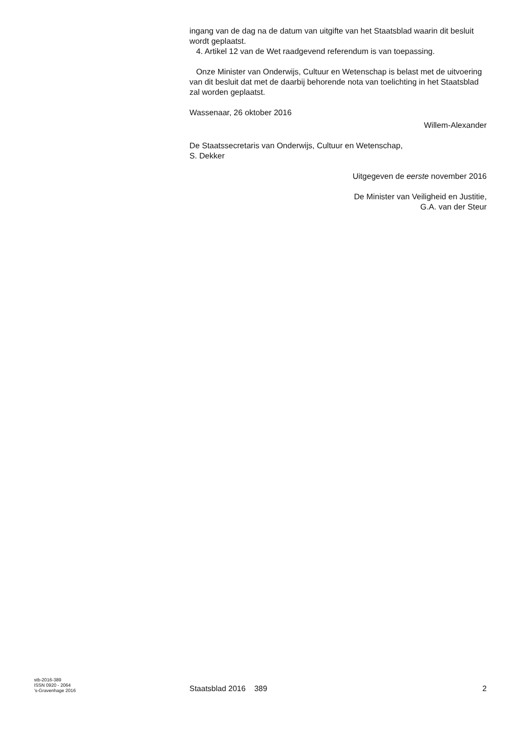ingang van de dag na de datum van uitgifte van het Staatsblad waarin dit besluit wordt geplaatst.
4. Artikel 12 van de Wet raadgevend referendum is van toepassing.
Onze Minister van Onderwijs, Cultuur en Wetenschap is belast met de uitvoering van dit besluit dat met de daarbij behorende nota van toelichting in het Staatsblad zal worden geplaatst.
Wassenaar, 26 oktober 2016
Willem-Alexander
De Staatssecretaris van Onderwijs, Cultuur en Wetenschap,
S. Dekker
Uitgegeven de eerste november 2016
De Minister van Veiligheid en Justitie,
G.A. van der Steur
stb-2016-389
ISSN 0920 - 2064
’s-Gravenhage 2016
Staatsblad 2016 389
2